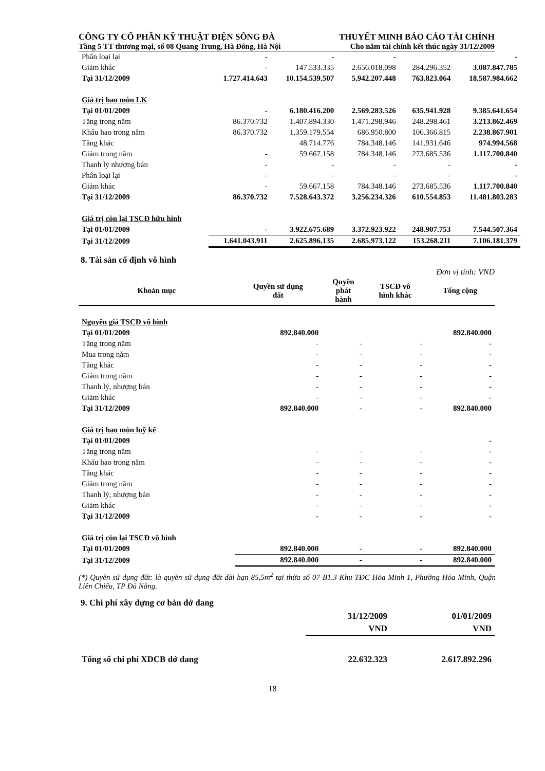CÔNG TY CỔ PHẦN KỸ THUẬT ĐIỆN SÔNG ĐÀ THUYẾT MINH BÁO CÁO TÀI CHÍNH
Tầng 5 TT thương mại, số 08 Quang Trung, Hà Đông, Hà Nội Cho năm tài chính kết thúc ngày 31/12/2009
| Phân loại lại | - | - | - | | - |
| Giảm khác | - | 147.533.335 | 2.656.018.098 | 284.296.352 | 3.087.847.785 |
| Tại 31/12/2009 | 1.727.414.643 | 10.154.539.507 | 5.942.207.448 | 763.823.064 | 18.587.984.662 |
| Giá trị hao mòn LK | | | | | |
| Tại 01/01/2009 | - | 6.180.416.200 | 2.569.283.526 | 635.941.928 | 9.385.641.654 |
| Tăng trong năm | 86.370.732 | 1.407.894.330 | 1.471.298.946 | 248.298.461 | 3.213.862.469 |
| Khấu hao trong năm | 86.370.732 | 1.359.179.554 | 686.950.800 | 106.366.815 | 2.238.867.901 |
| Tăng khác | | 48.714.776 | 784.348.146 | 141.931.646 | 974.994.568 |
| Giảm trong năm | - | 59.667.158 | 784.348.146 | 273.685.536 | 1.117.700.840 |
| Thanh lý nhượng bán | - | - | - | - | - |
| Phân loại lại | - | - | - | - | - |
| Giảm khác | - | 59.667.158 | 784.348.146 | 273.685.536 | 1.117.700.840 |
| Tại 31/12/2009 | 86.370.732 | 7.528.643.372 | 3.256.234.326 | 610.554.853 | 11.481.803.283 |
| Giá trị còn lại TSCĐ hữu hình | | | | | |
| Tại 01/01/2009 | - | 3.922.675.689 | 3.372.923.922 | 248.907.753 | 7.544.507.364 |
| Tại 31/12/2009 | 1.641.043.911 | 2.625.896.135 | 2.685.973.122 | 153.268.211 | 7.106.181.379 |
8. Tài sản cố định vô hình
Đơn vị tính: VND
| Khoản mục | Quyền sử dụng đất | Quyền phát hành | TSCĐ vô hình khác | Tổng cộng |
| --- | --- | --- | --- | --- |
| Nguyên giá TSCĐ vô hình | | | | |
| Tại 01/01/2009 | 892.840.000 | | | 892.840.000 |
| Tăng trong năm | - | - | - | - |
| Mua trong năm | - | - | - | - |
| Tăng khác | - | - | - | - |
| Giảm trong năm | - | - | - | - |
| Thanh lý, nhượng bán | - | - | - | - |
| Giảm khác | - | - | - | - |
| Tại 31/12/2009 | 892.840.000 | - | - | 892.840.000 |
| Giá trị hao mòn luỹ kế | | | | |
| Tại 01/01/2009 | | | | - |
| Tăng trong năm | - | - | - | - |
| Khấu hao trong năm | - | - | - | - |
| Tăng khác | - | - | - | - |
| Giảm trong năm | - | - | - | - |
| Thanh lý, nhượng bán | - | - | - | - |
| Giảm khác | - | - | - | - |
| Tại 31/12/2009 | - | - | - | - |
| Giá trị còn lại TSCĐ vô hình | | | | |
| Tại 01/01/2009 | 892.840.000 | - | - | 892.840.000 |
| Tại 31/12/2009 | 892.840.000 | - | - | 892.840.000 |
(*) Quyền sử dụng đất: là quyền sử dụng đất dài hạn 85,5m<sup>2</sup> tại thửa số 07-B1.3 Khu TĐC Hòa Minh 1, Phường Hòa Minh, Quận Liên Chiểu, TP Đà Nẵng.
9. Chi phí xây dựng cơ bản dở dang
| | 31/12/2009 | 01/01/2009 |
| | VND | VND |
| Tổng số chi phí XDCB dở dang | 22.632.323 | 2.617.892.296 |
18